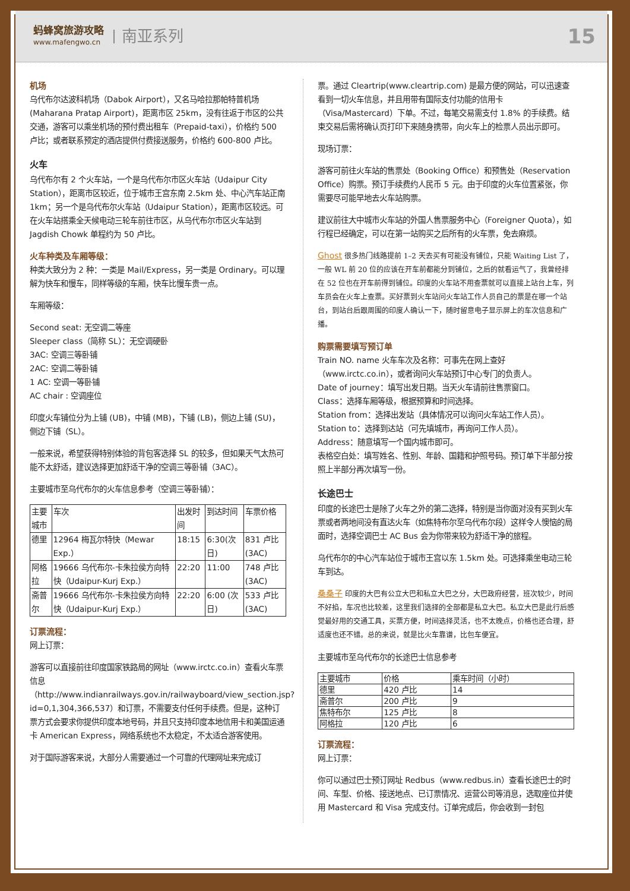蚂蜂窝旅游攻略
www.mafengwo.cn
南亚系列
15
机场
乌代布尔达波科机场（Dabok Airport），又名马哈拉那帕特普机场(Maharana Pratap Airport)，距离市区 25km，没有往返于市区的公共交通，游客可以乘坐机场的预付费出租车（Prepaid-taxi），价格约 500 卢比；或者联系预定的酒店提供付费接送服务，价格约 600-800 卢比。
火车
乌代布尔有 2 个火车站，一个是乌代布尔市区火车站（Udaipur City Station），距离市区较近，位于城市王宫东南 2.5km 处、中心汽车站正南 1km；另一个是乌代布尔火车站（Udaipur Station），距离市区较远。可在火车站搭乘全天候电动三轮车前往市区，从乌代布尔市区火车站到 Jagdish Chowk 单程约为 50 卢比。
火车种类及车厢等级：
种类大致分为 2 种：一类是 Mail/Express，另一类是 Ordinary。可以理解为快车和慢车，同样等级的车厢，快车比慢车贵一点。
车厢等级：
Second seat: 无空调二等座
Sleeper class（简称 SL）：无空调硬卧
3AC: 空调三等卧铺
2AC: 空调二等卧铺
1 AC: 空调一等卧铺
AC chair : 空调座位
印度火车铺位分为上铺 (UB)，中铺 (MB)，下铺 (LB)，侧边上铺 (SU)，侧边下铺（SL）。
一般来说，希望获得特别体验的背包客选择 SL 的较多，但如果天气太热可能不太舒适，建议选择更加舒适干净的空调三等卧铺（3AC）。
主要城市至乌代布尔的火车信息参考（空调三等卧铺）：
| 主要城市 | 车次 | 出发时间 | 到达时间 | 车票价格 |
| --- | --- | --- | --- | --- |
| 德里 | 12964 梅瓦尔特快（Mewar Exp.） | 18:15 | 6:30(次日) | 831 卢比 (3AC) |
| 阿格拉 | 19666 乌代布尔-卡朱拉侯方向特快（Udaipur-Kurj Exp.） | 22:20 | 11:00 | 748 卢比 (3AC) |
| 斋普尔 | 19666 乌代布尔-卡朱拉侯方向特快（Udaipur-Kurj Exp.） | 22:20 | 6:00 (次日) | 533 卢比 (3AC) |
订票流程：
网上订票：
游客可以直接前往印度国家铁路局的网址（www.irctc.co.in）查看火车票信息（http://www.indianrailways.gov.in/railwayboard/view_section.jsp?id=0,1,304,366,537）和订票，不需要支付任何手续费。但是，这种订票方式会要求你提供印度本地号码，并且只支持印度本地信用卡和美国运通卡 American Express，网络系统也不太稳定，不太适合游客使用。
对于国际游客来说，大部分人需要通过一个可靠的代理网址来完成订
票。通过 Cleartrip(www.cleartrip.com) 是最方便的网站，可以迅速查看到一切火车信息，并且用带有国际支付功能的信用卡（Visa/Mastercard）下单。不过，每笔交易需支付 1.8% 的手续费。结束交易后需将确认页打印下来随身携带，向火车上的检票人员出示即可。
现场订票：
游客可前往火车站的售票处（Booking Office）和预售处（Reservation Office）购票。预订手续费约人民币 5 元。由于印度的火车位置紧张，你需要尽可能早地去火车站购票。
建议前往大中城市火车站的外国人售票服务中心（Foreigner Quota），如行程已经确定，可以在第一站购买之后所有的火车票，免去麻烦。
Ghost 很多热门线路提前 1–2 天去买有可能没有铺位，只能 Waiting List 了，一般 WL 前 20 位的应该在开车前都能分到铺位，之后的就看运气了，我曾经排在 52 位也在开车前得到铺位。印度的火车站不用查票就可以直接上站台上车，列车员会在火车上查票。买好票到火车站问火车站工作人员自己的票是在哪一个站台，到站台后跟周围的印度人确认一下，随时留意电子显示屏上的车次信息和广播。
购票需要填写预订单
Train NO. name 火车车次及名称：可事先在网上查好（www.irctc.co.in），或者询问火车站预订中心专门的负责人。
Date of journey：填写出发日期。当天火车请前往售票窗口。
Class：选择车厢等级，根据预算和时间选择。
Station from：选择出发站（具体情况可以询问火车站工作人员）。
Station to：选择到达站（可先填城市，再询问工作人员）。
Address：随意填写一个国内城市即可。
表格空白处：填写姓名、性别、年龄、国籍和护照号码。预订单下半部分按照上半部分再次填写一份。
长途巴士
印度的长途巴士是除了火车之外的第二选择，特别是当你面对没有买到火车票或者两地间没有直达火车（如焦特布尔至乌代布尔段）这样令人懊恼的局面时，选择空调巴士 AC Bus 会为你带来较为舒适干净的旅程。
乌代布尔的中心汽车站位于城市王宫以东 1.5km 处。可选择乘坐电动三轮车到达。
桑桑子 印度的大巴有公立大巴和私立大巴之分，大巴政府经营，班次较少，时间不好掐，车况也比较差，这里我们选择的全部都是私立大巴。私立大巴是此行后感觉最好用的交通工具，买票方便，时间选择灵活，也不太晚点，价格也还合理，舒适度也还不错。总的来说，就是比火车靠谱，比包车便宜。
主要城市至乌代布尔的长途巴士信息参考
| 主要城市 | 价格 | 乘车时间（小时） |
| --- | --- | --- |
| 德里 | 420 卢比 | 14 |
| 斋普尔 | 200 卢比 | 9 |
| 焦特布尔 | 125 卢比 | 8 |
| 阿格拉 | 120 卢比 | 6 |
订票流程：
网上订票：
你可以通过巴士预订网址 Redbus（www.redbus.in）查看长途巴士的时间、车型、价格、接送地点、已订票情况、运营公司等消息，选取座位并使用 Mastercard 和 Visa 完成支付。订单完成后，你会收到一封包